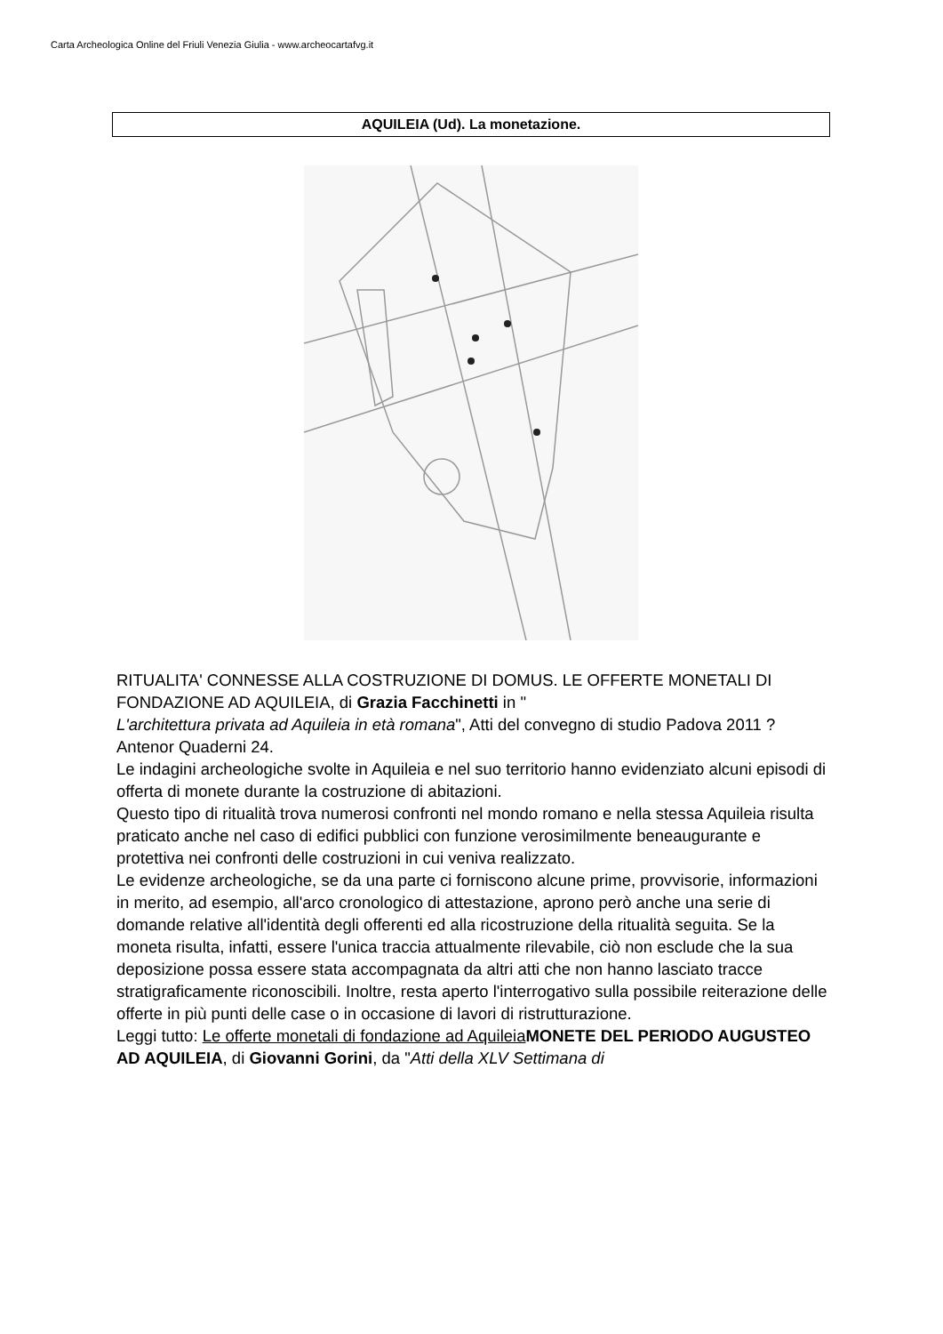Carta Archeologica Online del Friuli Venezia Giulia - www.archeocartafvg.it
AQUILEIA (Ud). La monetazione.
RITUALITA' CONNESSE ALLA COSTRUZIONE DI DOMUS. LE OFFERTE MONETALI DI FONDAZIONE AD AQUILEIA, di Grazia Facchinetti in "
L'architettura privata ad Aquileia in età romana", Atti del convegno di studio Padova 2011 ? Antenor Quaderni 24.
Le indagini archeologiche svolte in Aquileia e nel suo territorio hanno evidenziato alcuni episodi di offerta di monete durante la costruzione di abitazioni.
Questo tipo di ritualità trova numerosi confronti nel mondo romano e nella stessa Aquileia risulta praticato anche nel caso di edifici pubblici con funzione verosimilmente beneaugurante e protettiva nei confronti delle costruzioni in cui veniva realizzato.
Le evidenze archeologiche, se da una parte ci forniscono alcune prime, provvisorie, informazioni in merito, ad esempio, all'arco cronologico di attestazione, aprono però anche una serie di domande relative all'identità degli offerenti ed alla ricostruzione della ritualità seguita. Se la moneta risulta, infatti, essere l'unica traccia attualmente rilevabile, ciò non esclude che la sua deposizione possa essere stata accompagnata da altri atti che non hanno lasciato tracce stratigraficamente riconoscibili. Inoltre, resta aperto l'interrogativo sulla possibile reiterazione delle offerte in più punti delle case o in occasione di lavori di ristrutturazione.
Leggi tutto: Le offerte monetali di fondazione ad Aquileia MONETE DEL PERIODO AUGUSTEO AD AQUILEIA, di Giovanni Gorini, da "Atti della XLV Settimana di